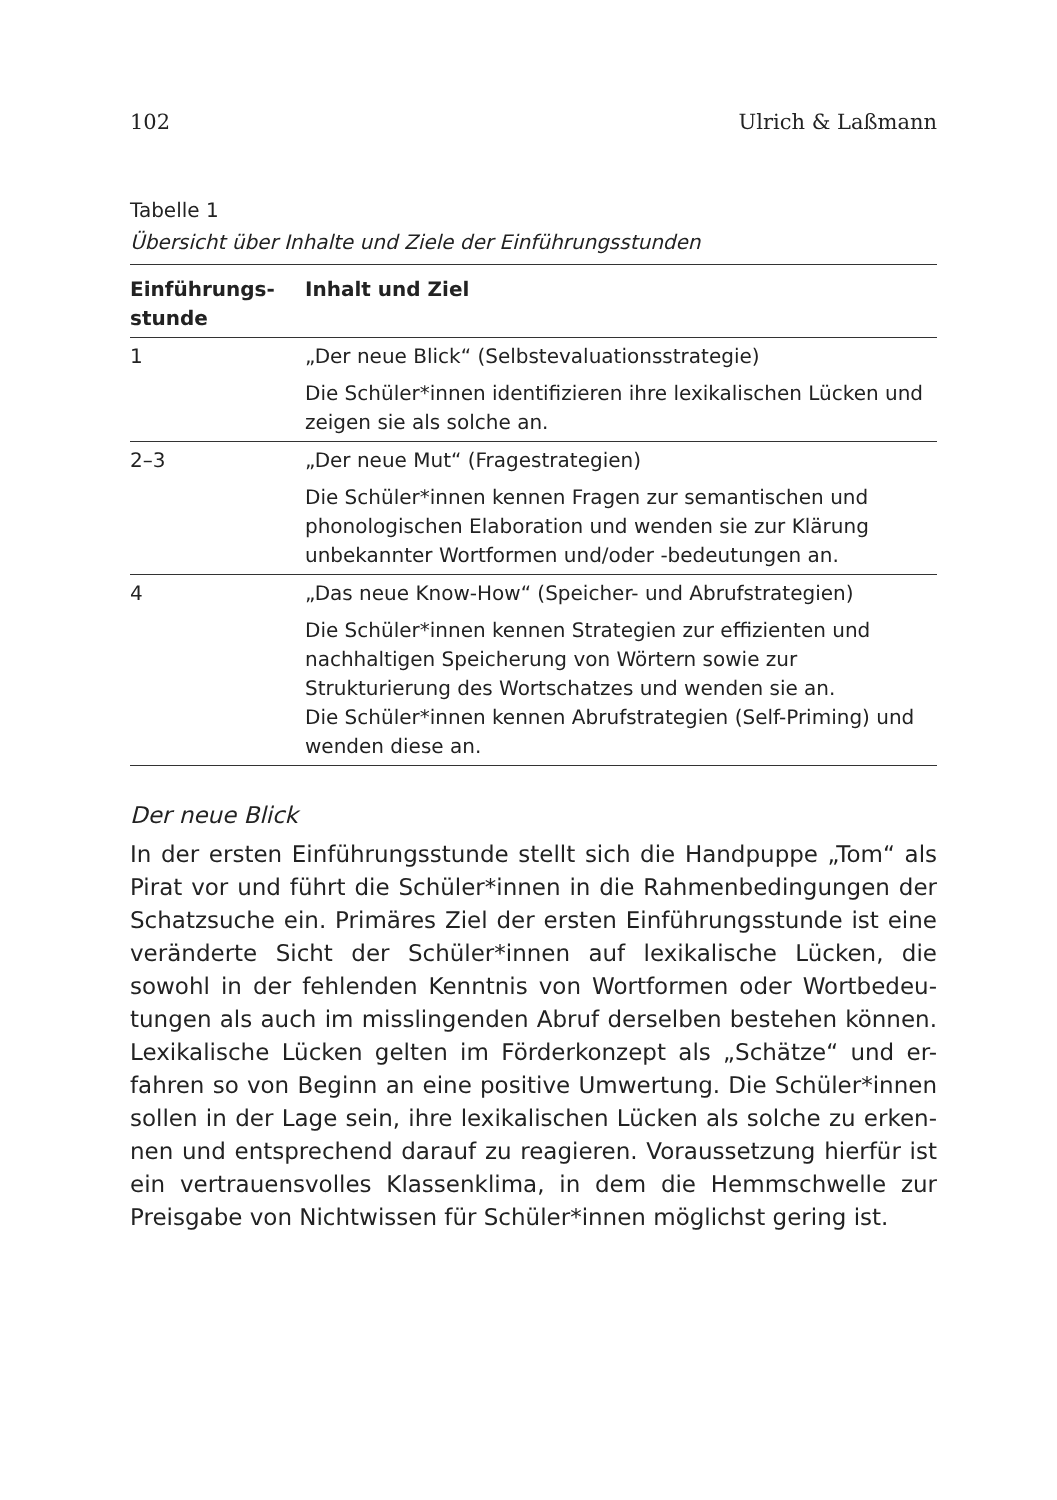102 Ulrich & Laßmann
Tabelle 1
Übersicht über Inhalte und Ziele der Einführungsstunden
| Einführungs- stunde | Inhalt und Ziel |
| --- | --- |
| 1 | „Der neue Blick“ (Selbstevaluationsstrategie) |
| | Die Schüler*innen identifizieren ihre lexikalischen Lücken und zeigen sie als solche an. |
| 2–3 | „Der neue Mut“ (Fragestrategien) |
| | Die Schüler*innen kennen Fragen zur semantischen und phonologischen Elaboration und wenden sie zur Klärung unbekannter Wortformen und/oder -bedeutungen an. |
| 4 | „Das neue Know-How“ (Speicher- und Abrufstrategien) |
| | Die Schüler*innen kennen Strategien zur effizienten und nachhaltigen Speicherung von Wörtern sowie zur Strukturierung des Wortschatzes und wenden sie an. Die Schüler*innen kennen Abrufstrategien (Self-Priming) und wenden diese an. |
Der neue Blick
In der ersten Einführungsstunde stellt sich die Handpuppe „Tom“ als Pirat vor und führt die Schüler*innen in die Rahmenbedingungen der Schatzsuche ein. Primäres Ziel der ersten Einführungsstunde ist eine veränderte Sicht der Schüler*innen auf lexikalische Lücken, die sowohl in der fehlenden Kenntnis von Wortformen oder Wortbedeu-tungen als auch im misslingenden Abruf derselben bestehen können. Lexikalische Lücken gelten im Förderkonzept als „Schätze“ und er-fahren so von Beginn an eine positive Umwertung. Die Schüler*innen sollen in der Lage sein, ihre lexikalischen Lücken als solche zu erken-nen und entsprechend darauf zu reagieren. Voraussetzung hierfür ist ein vertrauensvolles Klassenklima, in dem die Hemmschwelle zur Preisgabe von Nichtwissen für Schüler*innen möglichst gering ist.